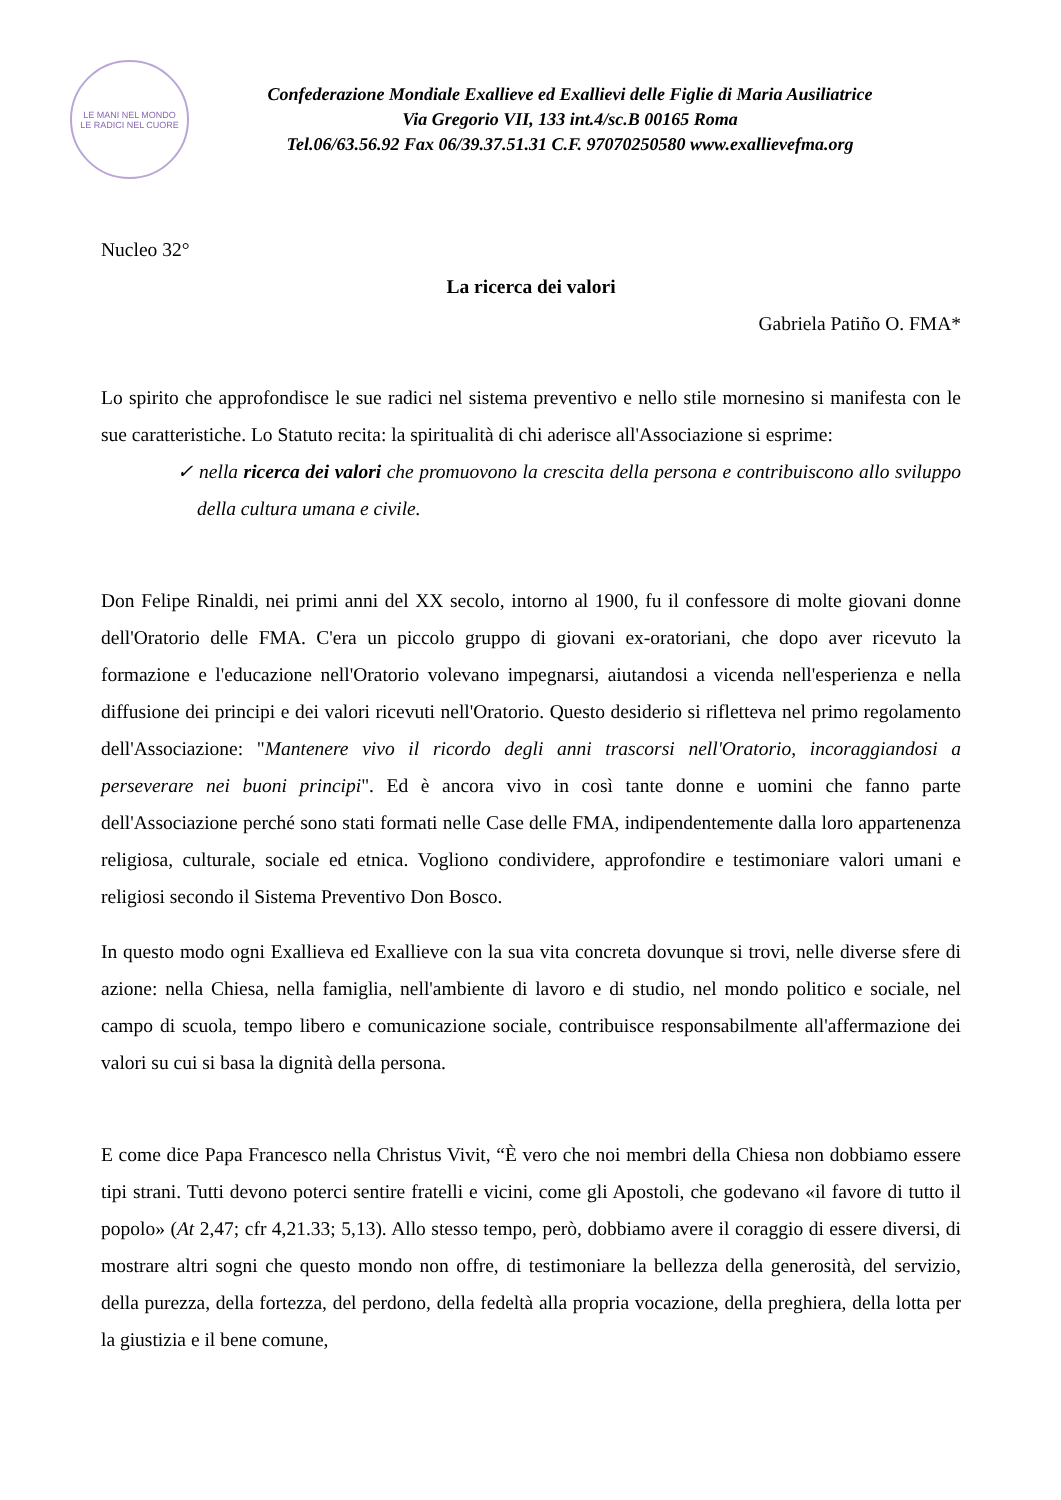LE MANI NEL MONDO
LE RADICI NEL CUORE
Confederazione Mondiale Exallieve ed Exallievi delle Figlie di Maria Ausiliatrice
Via Gregorio VII, 133 int.4/sc.B 00165 Roma
Tel.06/63.56.92 Fax 06/39.37.51.31 C.F. 97070250580 www.exallievefma.org
Nucleo 32°
La ricerca dei valori
Gabriela Patiño O. FMA*
Lo spirito che approfondisce le sue radici nel sistema preventivo e nello stile mornesino si manifesta con le sue caratteristiche. Lo Statuto recita: la spiritualità di chi aderisce all'Associazione si esprime:
✓ nella ricerca dei valori che promuovono la crescita della persona e contribuiscono allo sviluppo della cultura umana e civile.
Don Felipe Rinaldi, nei primi anni del XX secolo, intorno al 1900, fu il confessore di molte giovani donne dell'Oratorio delle FMA. C'era un piccolo gruppo di giovani ex-oratoriani, che dopo aver ricevuto la formazione e l'educazione nell'Oratorio volevano impegnarsi, aiutandosi a vicenda nell'esperienza e nella diffusione dei principi e dei valori ricevuti nell'Oratorio. Questo desiderio si rifletteva nel primo regolamento dell'Associazione: "Mantenere vivo il ricordo degli anni trascorsi nell'Oratorio, incoraggiandosi a perseverare nei buoni principi". Ed è ancora vivo in così tante donne e uomini che fanno parte dell'Associazione perché sono stati formati nelle Case delle FMA, indipendentemente dalla loro appartenenza religiosa, culturale, sociale ed etnica. Vogliono condividere, approfondire e testimoniare valori umani e religiosi secondo il Sistema Preventivo Don Bosco.
In questo modo ogni Exallieva ed Exallieve con la sua vita concreta dovunque si trovi, nelle diverse sfere di azione: nella Chiesa, nella famiglia, nell'ambiente di lavoro e di studio, nel mondo politico e sociale, nel campo di scuola, tempo libero e comunicazione sociale, contribuisce responsabilmente all'affermazione dei valori su cui si basa la dignità della persona.
E come dice Papa Francesco nella Christus Vivit, “È vero che noi membri della Chiesa non dobbiamo essere tipi strani. Tutti devono poterci sentire fratelli e vicini, come gli Apostoli, che godevano «il favore di tutto il popolo» (At 2,47; cfr 4,21.33; 5,13). Allo stesso tempo, però, dobbiamo avere il coraggio di essere diversi, di mostrare altri sogni che questo mondo non offre, di testimoniare la bellezza della generosità, del servizio, della purezza, della fortezza, del perdono, della fedeltà alla propria vocazione, della preghiera, della lotta per la giustizia e il bene comune,